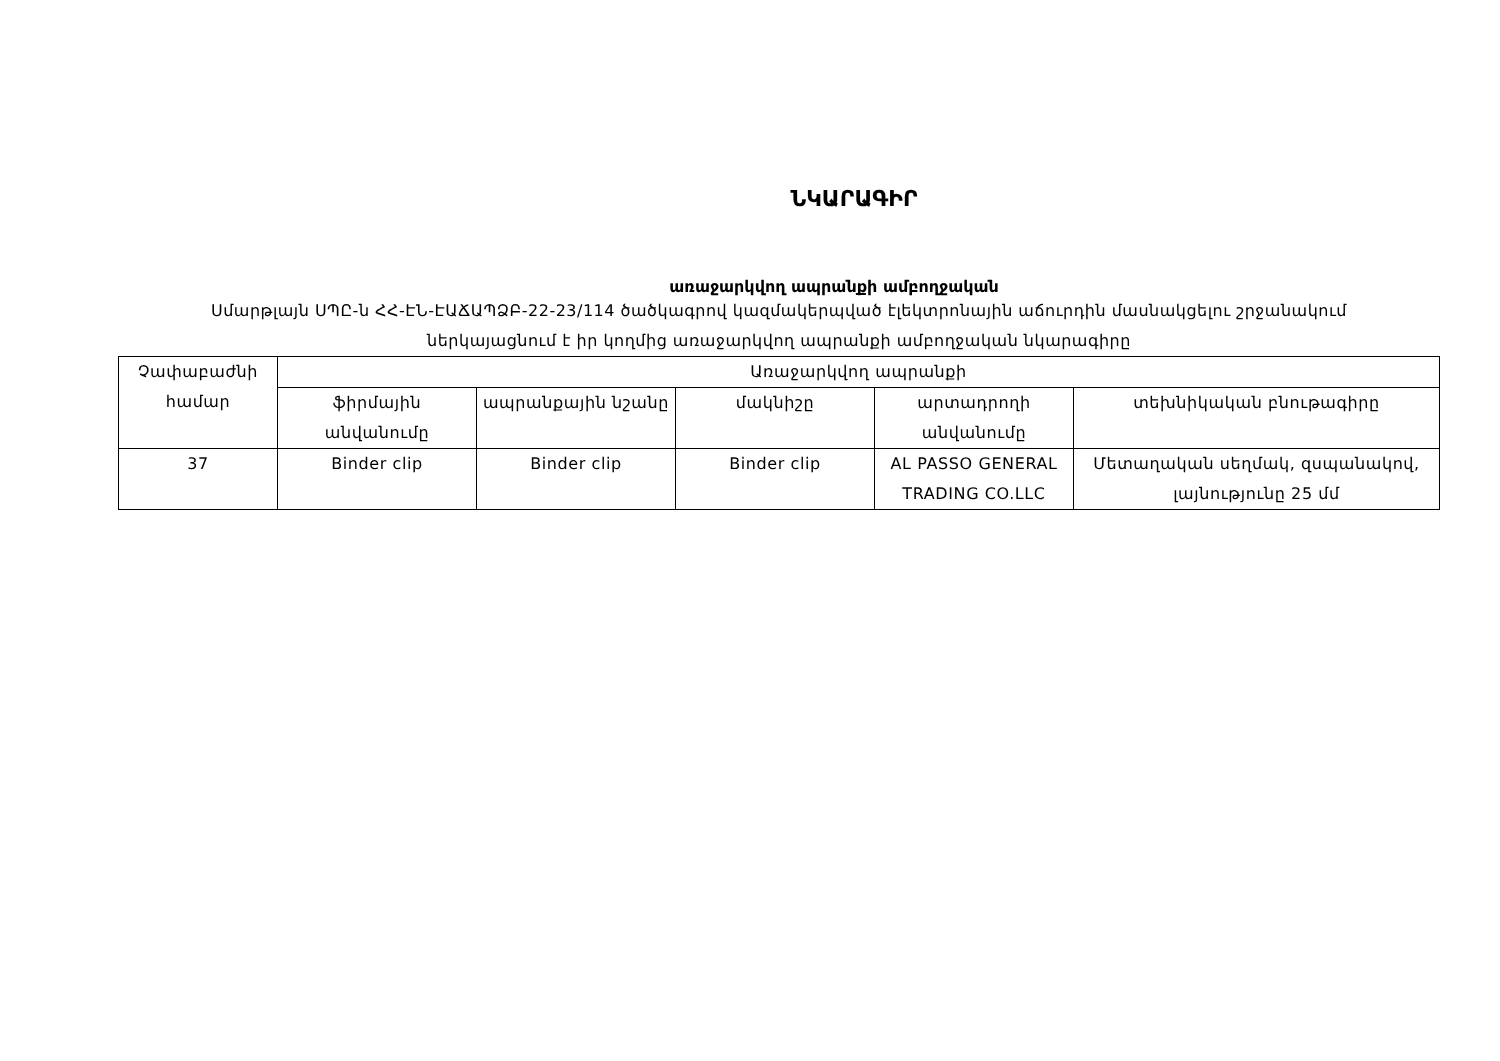ՆԿԱՐԱԳԻՐ
առաջարկվող ապրանքի ամբողջական
Սմարթլայն ՍՊԸ-ն ՀՀ-ԷՆ-ԷԱՃԱՊՁԲ-22-23/114 ծածկագրով կազմակերպված էլեկտրոնային աճուրդին մասնակցելու շրջանակում
ներկայացնում է իր կողմից առաջարկվող ապրանքի ամբողջական նկարագիրը
| Չափաբաժնի համար | Առաջարկվող ապրանքի | | | | |
| --- | --- | --- | --- | --- | --- |
| | ֆիրմային անվանումը | ապրանքային նշանը | մակնիշը | արտադրողի անվանումը | տեխնիկական բնութագիրը |
| 37 | Binder clip | Binder clip | Binder clip | AL PASSO GENERAL TRADING CO.LLC | Մետաղական սեղմակ, զսպանակով, լայնությունը 25 մմ |